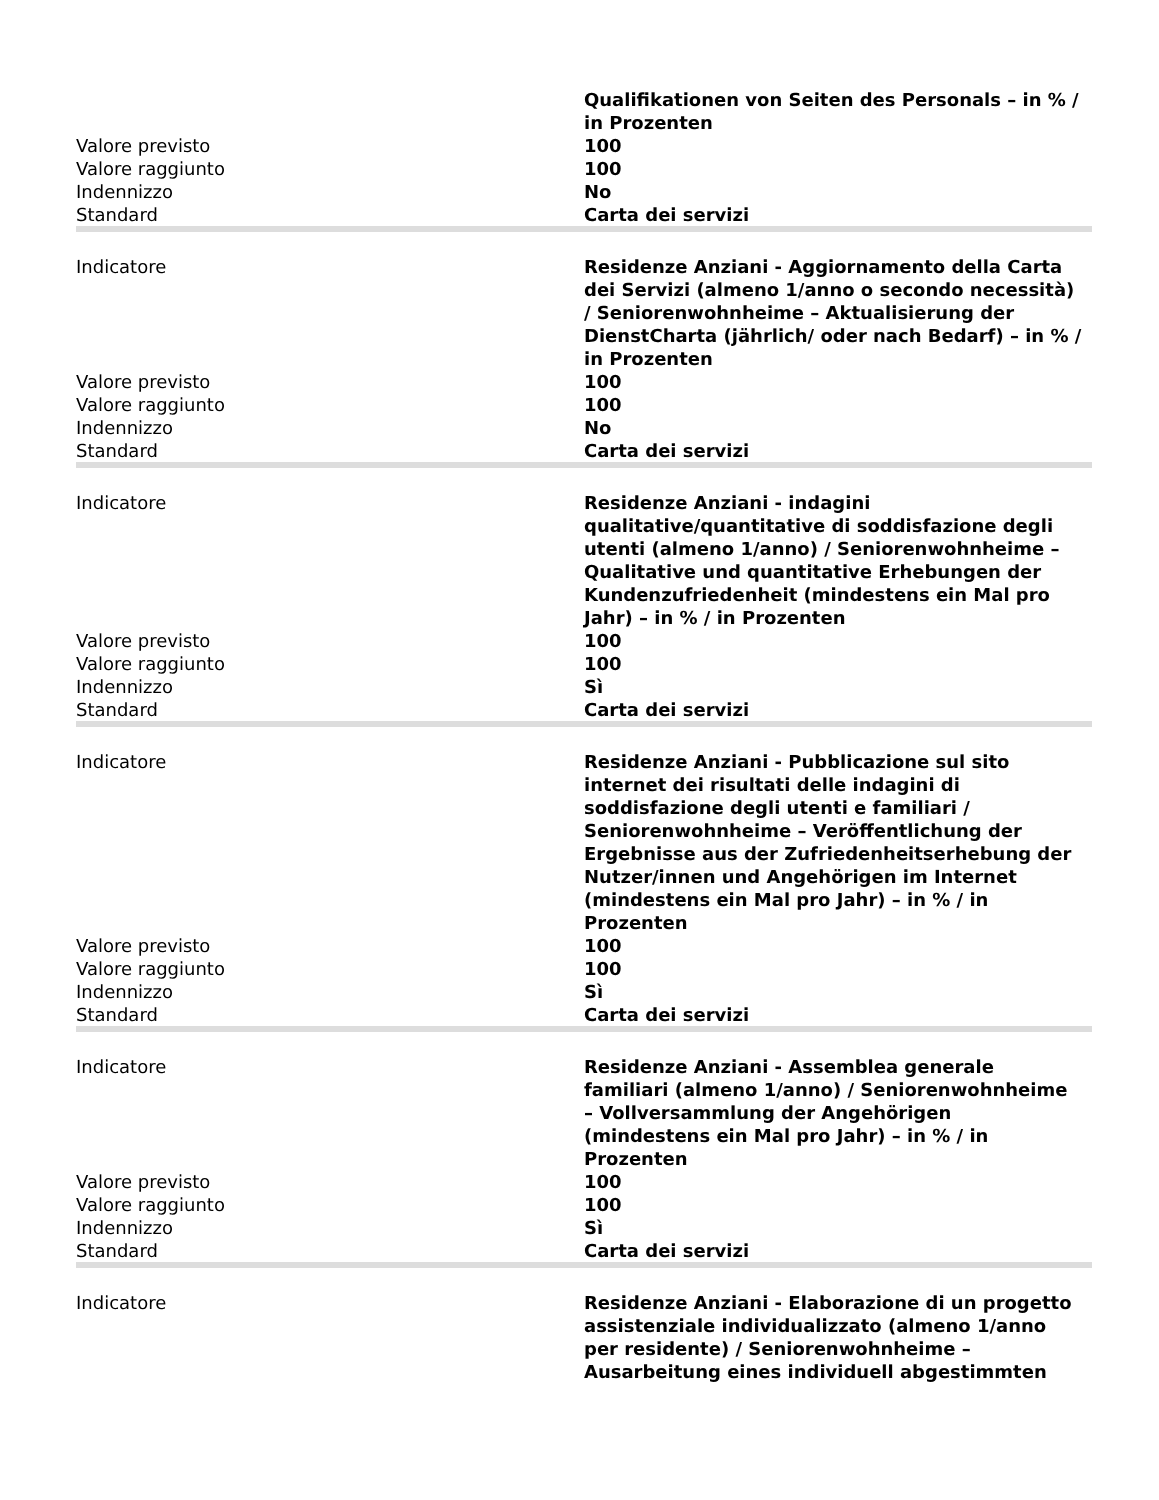| | Qualifikationen von Seiten des Personals – in % / in Prozenten |
| Valore previsto | 100 |
| Valore raggiunto | 100 |
| Indennizzo | No |
| Standard | Carta dei servizi |
| Indicatore | Residenze Anziani - Aggiornamento della Carta dei Servizi (almeno 1/anno o secondo necessità) / Seniorenwohnheime – Aktualisierung der DienstCharta (jährlich/ oder nach Bedarf) – in % / in Prozenten |
| Valore previsto | 100 |
| Valore raggiunto | 100 |
| Indennizzo | No |
| Standard | Carta dei servizi |
| Indicatore | Residenze Anziani - indagini qualitative/quantitative di soddisfazione degli utenti (almeno 1/anno) / Seniorenwohnheime – Qualitative und quantitative Erhebungen der Kundenzufriedenheit (mindestens ein Mal pro Jahr) – in % / in Prozenten |
| Valore previsto | 100 |
| Valore raggiunto | 100 |
| Indennizzo | Sì |
| Standard | Carta dei servizi |
| Indicatore | Residenze Anziani - Pubblicazione sul sito internet dei risultati delle indagini di soddisfazione degli utenti e familiari / Seniorenwohnheime – Veröffentlichung der Ergebnisse aus der Zufriedenheitserhebung der Nutzer/innen und Angehörigen im Internet (mindestens ein Mal pro Jahr) – in % / in Prozenten |
| Valore previsto | 100 |
| Valore raggiunto | 100 |
| Indennizzo | Sì |
| Standard | Carta dei servizi |
| Indicatore | Residenze Anziani - Assemblea generale familiari (almeno 1/anno) / Seniorenwohnheime – Vollversammlung der Angehörigen (mindestens ein Mal pro Jahr) – in % / in Prozenten |
| Valore previsto | 100 |
| Valore raggiunto | 100 |
| Indennizzo | Sì |
| Standard | Carta dei servizi |
| Indicatore | Residenze Anziani - Elaborazione di un progetto assistenziale individualizzato (almeno 1/anno per residente) / Seniorenwohnheime – Ausarbeitung eines individuell abgestimmten |